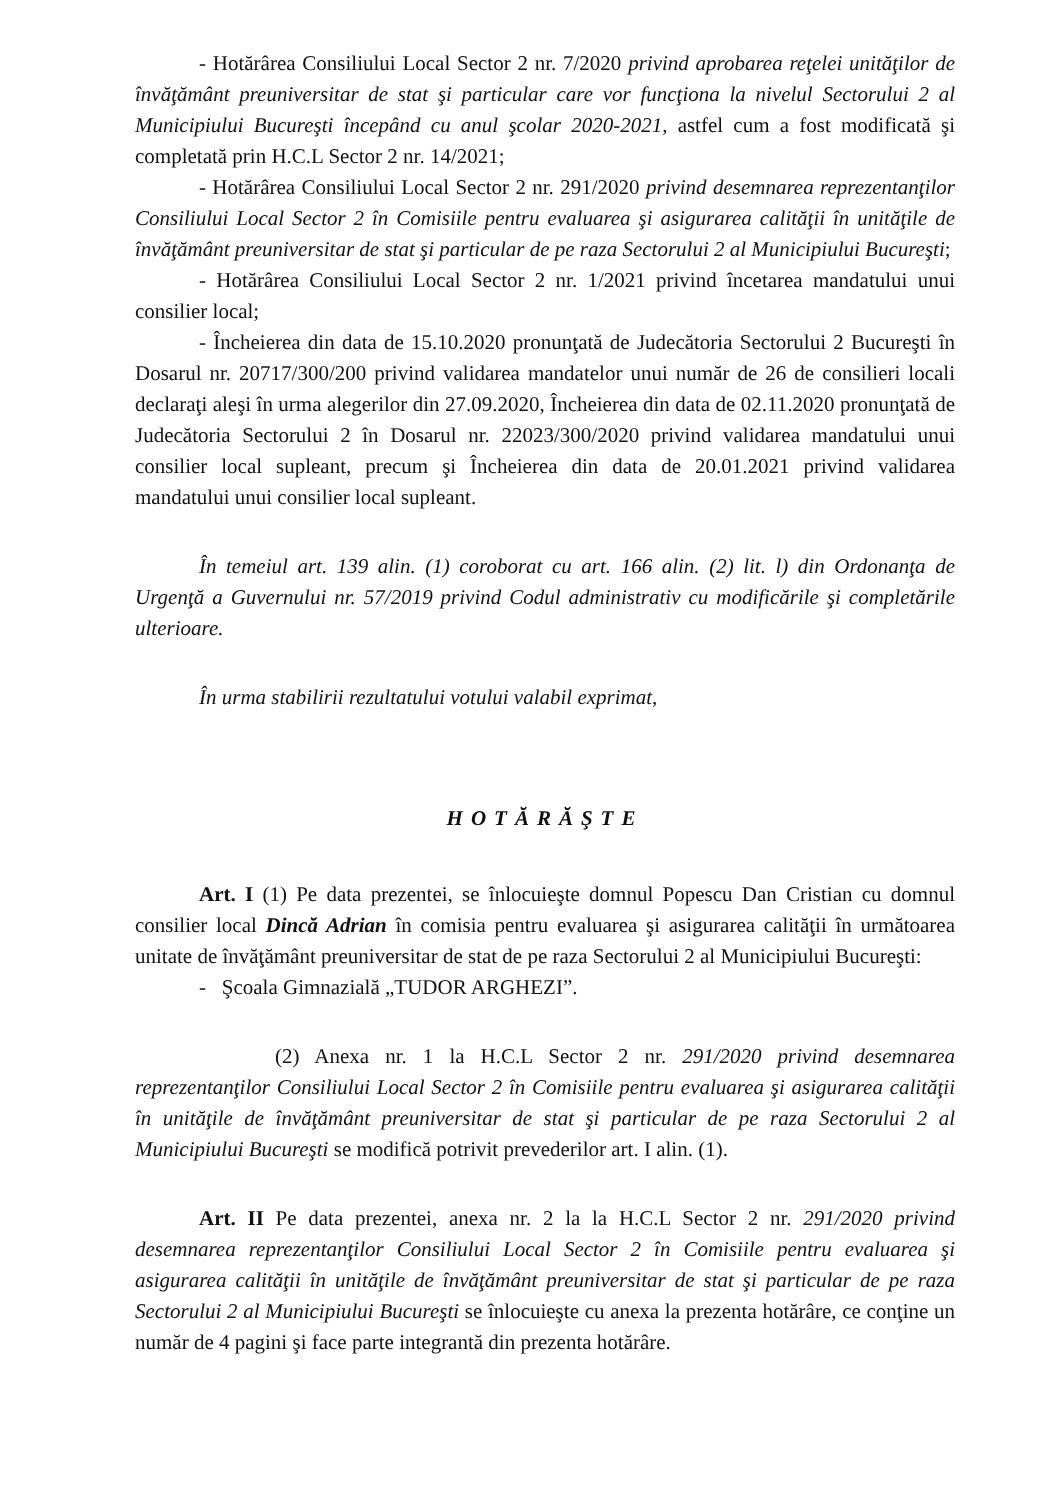- Hotărârea Consiliului Local Sector 2 nr. 7/2020 privind aprobarea reţelei unităţilor de învăţământ preuniversitar de stat şi particular care vor funcţiona la nivelul Sectorului 2 al Municipiului Bucureşti începând cu anul şcolar 2020-2021, astfel cum a fost modificată şi completată prin H.C.L Sector 2 nr. 14/2021;
- Hotărârea Consiliului Local Sector 2 nr. 291/2020 privind desemnarea reprezentanţilor Consiliului Local Sector 2 în Comisiile pentru evaluarea şi asigurarea calităţii în unităţile de învăţământ preuniversitar de stat şi particular de pe raza Sectorului 2 al Municipiului Bucureşti;
- Hotărârea Consiliului Local Sector 2 nr. 1/2021 privind încetarea mandatului unui consilier local;
- Încheierea din data de 15.10.2020 pronunţată de Judecătoria Sectorului 2 Bucureşti în Dosarul nr. 20717/300/200 privind validarea mandatelor unui număr de 26 de consilieri locali declaraţi aleşi în urma alegerilor din 27.09.2020, Încheierea din data de 02.11.2020 pronunţată de Judecătoria Sectorului 2 în Dosarul nr. 22023/300/2020 privind validarea mandatului unui consilier local supleant, precum şi Încheierea din data de 20.01.2021 privind validarea mandatului unui consilier local supleant.
În temeiul art. 139 alin. (1) coroborat cu art. 166 alin. (2) lit. l) din Ordonanţa de Urgenţă a Guvernului nr. 57/2019 privind Codul administrativ cu modificările şi completările ulterioare.
În urma stabilirii rezultatului votului valabil exprimat,
HOTĂRĂŞTE
Art. I (1) Pe data prezentei, se înlocuieşte domnul Popescu Dan Cristian cu domnul consilier local Dincă Adrian în comisia pentru evaluarea şi asigurarea calităţii în următoarea unitate de învăţământ preuniversitar de stat de pe raza Sectorului 2 al Municipiului Bucureşti:
- Şcoala Gimnazială „TUDOR ARGHEZI”.
(2) Anexa nr. 1 la H.C.L Sector 2 nr. 291/2020 privind desemnarea reprezentanţilor Consiliului Local Sector 2 în Comisiile pentru evaluarea şi asigurarea calităţii în unităţile de învăţământ preuniversitar de stat şi particular de pe raza Sectorului 2 al Municipiului Bucureşti se modifică potrivit prevederilor art. I alin. (1).
Art. II Pe data prezentei, anexa nr. 2 la la H.C.L Sector 2 nr. 291/2020 privind desemnarea reprezentanţilor Consiliului Local Sector 2 în Comisiile pentru evaluarea şi asigurarea calităţii în unităţile de învăţământ preuniversitar de stat şi particular de pe raza Sectorului 2 al Municipiului Bucureşti se înlocuieşte cu anexa la prezenta hotărâre, ce conţine un număr de 4 pagini şi face parte integrantă din prezenta hotărâre.